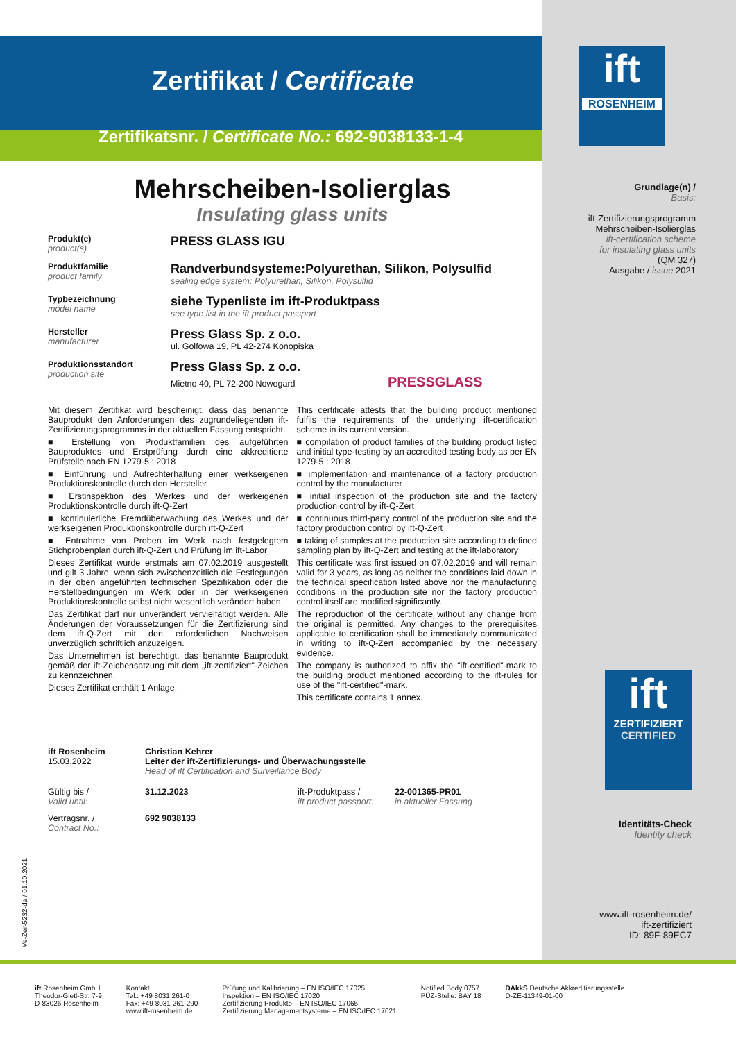Zertifikat / Certificate
Zertifikatsnr. / Certificate No.: 692-9038133-1-4
Mehrscheiben-Isolierglas
Insulating glass units
Produkt(e)
product(s)
PRESS GLASS IGU
Produktfamilie
product family
Randverbundsysteme:Polyurethan, Silikon, Polysulfid
sealing edge system: Polyurethan, Silikon, Polysulfid
Typbezeichnung
model name
siehe Typenliste im ift-Produktpass
see type list in the ift product passport
Hersteller
manufacturer
Press Glass Sp. z o.o.
ul. Golfowa 19, PL 42-274 Konopiska
Produktionsstandort
production site
Press Glass Sp. z o.o.
Mietno 40, PL 72-200 Nowogard PRESSGLASS
Mit diesem Zertifikat wird bescheinigt, dass das benannte Bauprodukt den Anforderungen des zugrundeliegenden ift-Zertifizierungsprogramms in der aktuellen Fassung entspricht.
■ Erstellung von Produktfamilien des aufgeführten Bauproduktes und Erstprüfung durch eine akkreditierte Prüfstelle nach EN 1279-5 : 2018
■ Einführung und Aufrechterhaltung einer werkseigenen Produktionskontrolle durch den Hersteller
■ Erstinspektion des Werkes und der werkeigenen Produktionskontrolle durch ift-Q-Zert
■ kontinuierliche Fremdüberwachung des Werkes und der werkseigenen Produktionskontrolle durch ift-Q-Zert
■ Entnahme von Proben im Werk nach festgelegtem Stichprobenplan durch ift-Q-Zert und Prüfung im ift-Labor
Dieses Zertifikat wurde erstmals am 07.02.2019 ausgestellt und gilt 3 Jahre, wenn sich zwischenzeitlich die Festlegungen in der oben angeführten technischen Spezifikation oder die Herstellbedingungen im Werk oder in der werkseigenen Produktionskontrolle selbst nicht wesentlich verändert haben.
Das Zertifikat darf nur unverändert vervielfältigt werden. Alle Änderungen der Voraussetzungen für die Zertifizierung sind dem ift-Q-Zert mit den erforderlichen Nachweisen unverzüglich schriftlich anzuzeigen.
Das Unternehmen ist berechtigt, das benannte Bauprodukt gemäß der ift-Zeichensatzung mit dem „ift-zertifiziert"-Zeichen zu kennzeichnen.
Dieses Zertifikat enthält 1 Anlage.
This certificate attests that the building product mentioned fulfils the requirements of the underlying ift-certification scheme in its current version.
■ compilation of product families of the building product listed and initial type-testing by an accredited testing body as per EN 1279-5 : 2018
■ implementation and maintenance of a factory production control by the manufacturer
■ initial inspection of the production site and the factory production control by ift-Q-Zert
■ continuous third-party control of the production site and the factory production control by ift-Q-Zert
■ taking of samples at the production site according to defined sampling plan by ift-Q-Zert and testing at the ift-laboratory
This certificate was first issued on 07.02.2019 and will remain valid for 3 years, as long as neither the conditions laid down in the technical specification listed above nor the manufacturing conditions in the production site nor the factory production control itself are modified significantly.
The reproduction of the certificate without any change from the original is permitted. Any changes to the prerequisites applicable to certification shall be immediately communicated in writing to ift-Q-Zert accompanied by the necessary evidence.
The company is authorized to affix the "ift-certified"-mark to the building product mentioned according to the ift-rules for use of the "ift-certified"-mark.
This certificate contains 1 annex.
ift Rosenheim
15.03.2022
Christian Kehrer
Leiter der ift-Zertifizierungs- und Überwachungsstelle
Head of ift Certification and Surveillance Body
Gültig bis /
Valid until:
31.12.2023 ift-Produktpass /
ift product passport:
22-001365-PR01
in aktueller Fassung
Vertragsnr. /
Contract No.:
692 9038133
Grundlage(n) /
Basis:
ift-Zertifizierungsprogramm
Mehrscheiben-Isolierglas
ift-certification scheme
for insulating glass units
(QM 327)
Ausgabe / issue 2021
ift
ROSENHEIM
ift
ZERTIFIZIERT
CERTIFIED
Identitäts-Check
Identity check
www.ift-rosenheim.de/
ift-zertifiziert
ID: 89F-89EC7
Ve-Zer-5232-de / 01.10.2021
ift Rosenheim GmbH
Theodor-Gietl-Str. 7-9
D-83026 Rosenheim
Kontakt
Tel.: +49 8031 261-0
Fax: +49 8031 261-290
www.ift-rosenheim.de
Prüfung und Kalibrierung – EN ISO/IEC 17025
Inspektion – EN ISO/IEC 17020
Zertifizierung Produkte – EN ISO/IEC 17065
Zertifizierung Managementsysteme – EN ISO/IEC 17021
Notified Body 0757
PÜZ-Stelle: BAY 18
DAkkS Deutsche Akkreditierungsstelle
D-ZE-11349-01-00